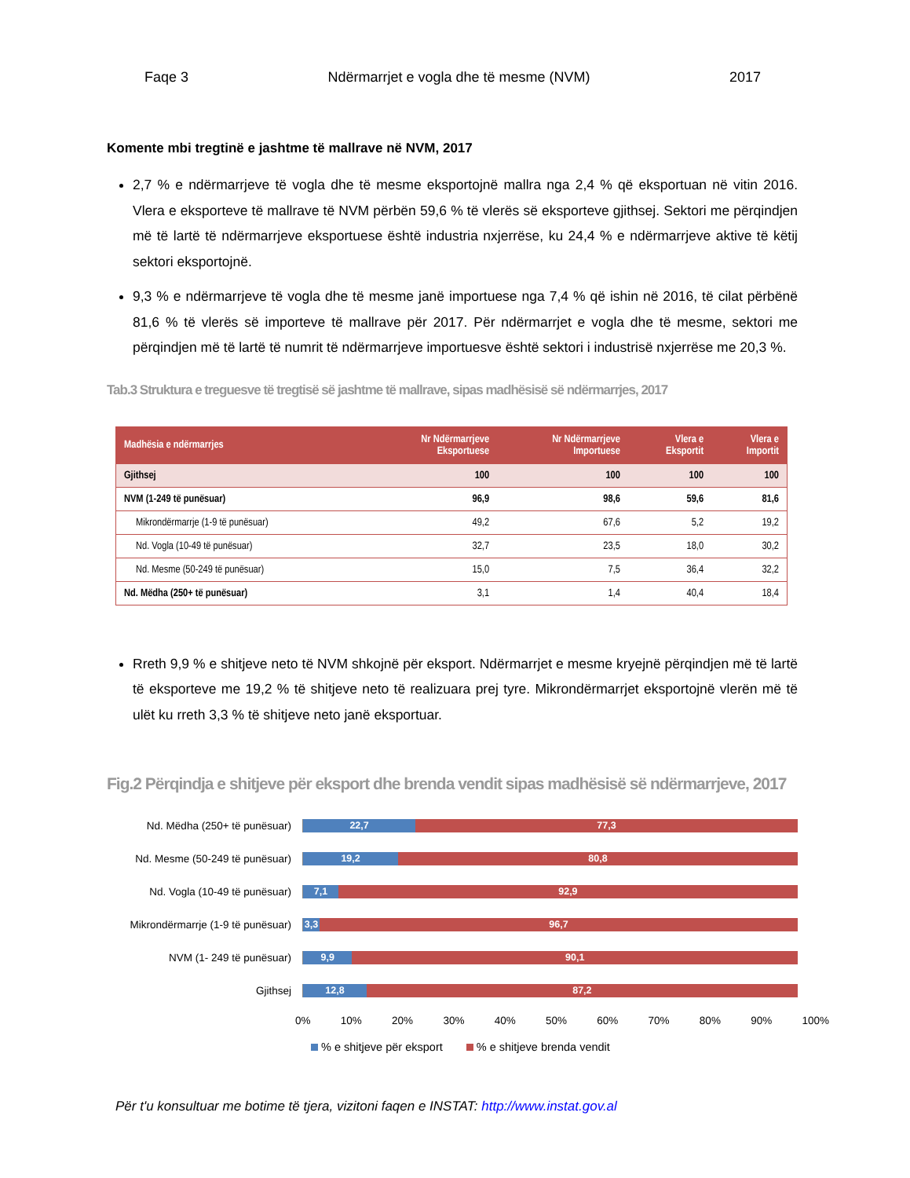Faqe 3 Ndërmarrjet e vogla dhe të mesme (NVM) 2017
Komente mbi tregtinë e jashtme të mallrave në NVM, 2017
2,7 % e ndërmarrjeve të vogla dhe të mesme eksportojnë mallra nga 2,4 % që eksportuan në vitin 2016. Vlera e eksporteve të mallrave të NVM përbën 59,6 % të vlerës së eksporteve gjithsej. Sektori me përqindjen më të lartë të ndërmarrjeve eksportuese është industria nxjerrëse, ku 24,4 % e ndërmarrjeve aktive të këtij sektori eksportojnë.
9,3 % e ndërmarrjeve të vogla dhe të mesme janë importuese nga 7,4 % që ishin në 2016, të cilat përbënë 81,6 % të vlerës së importeve të mallrave për 2017. Për ndërmarrjet e vogla dhe të mesme, sektori me përqindjen më të lartë të numrit të ndërmarrjeve importuesve është sektori i industrisë nxjerrëse me 20,3 %.
Tab.3 Struktura e treguesve të tregtisë së jashtme të mallrave, sipas madhësisë së ndërmarrjes, 2017
| Madhësia e ndërmarrjes | Nr Ndërmarrjeve Eksportuese | Nr Ndërmarrjeve Importuese | Vlera e Eksportit | Vlera e Importit |
| --- | --- | --- | --- | --- |
| Gjithsej | 100 | 100 | 100 | 100 |
| NVM (1-249 të punësuar) | 96,9 | 98,6 | 59,6 | 81,6 |
| Mikrondërmarrje (1-9 të punësuar) | 49,2 | 67,6 | 5,2 | 19,2 |
| Nd. Vogla (10-49 të punësuar) | 32,7 | 23,5 | 18,0 | 30,2 |
| Nd. Mesme (50-249 të punësuar) | 15,0 | 7,5 | 36,4 | 32,2 |
| Nd. Mëdha (250+ të punësuar) | 3,1 | 1,4 | 40,4 | 18,4 |
Rreth 9,9 % e shitjeve neto të NVM shkojnë për eksport. Ndërmarrjet e mesme kryejnë përqindjen më të lartë të eksporteve me 19,2 % të shitjeve neto të realizuara prej tyre. Mikrondërmarrjet eksportojnë vlerën më të ulët ku rreth 3,3 % të shitjeve neto janë eksportuar.
Fig.2 Përqindja e shitjeve për eksport dhe brenda vendit sipas madhësisë së ndërmarrjeve, 2017
Nd. Mëdha (250+ të punësuar)
22,7 77,3
Nd. Mesme (50-249 të punësuar)
19,2 80,8
Nd. Vogla (10-49 të punësuar)
7,1 92,9
Mikrondërmarrje (1-9 të punësuar)
3,3 96,7
NVM (1- 249 të punësuar)
9,9 90,1
Gjithsej
12,8 87,2
0% 10% 20% 30% 40% 50% 60% 70% 80% 90% 100%
% e shitjeve për eksport % e shitjeve brenda vendit
Për t'u konsultuar me botime të tjera, vizitoni faqen e INSTAT: http://www.instat.gov.al